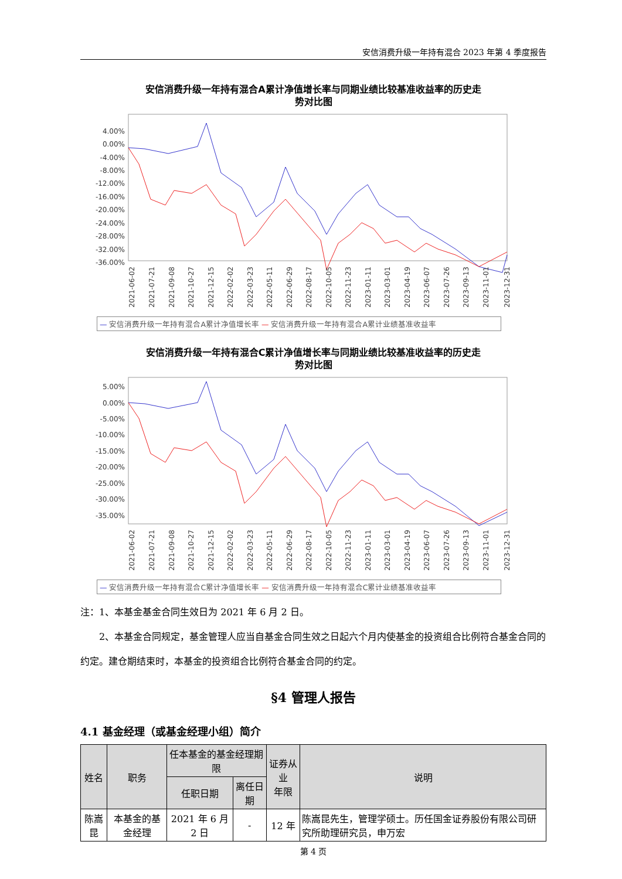安信消费升级一年持有混合 2023 年第 4 季度报告
安信消费升级一年持有混合A累计净值增长率与同期业绩比较基准收益率的历史走
势对比图
4.00%
0.00%
-4.00%
-8.00%
-12.00%
-16.00%
-20.00%
-24.00%
-28.00%
-32.00%
-36.00%
2021-06-02
2021-07-21
2021-09-08
2021-10-27
2021-12-15
2022-02-02
2022-03-23
2022-05-11
2022-06-29
2022-08-17
2022-10-05
2022-11-23
2023-01-11
2023-03-01
2023-04-19
2023-06-07
2023-07-26
2023-09-13
2023-11-01
2023-12-31
— 安信消费升级一年持有混合A累计净值增长率 — 安信消费升级一年持有混合A累计业绩基准收益率
安信消费升级一年持有混合C累计净值增长率与同期业绩比较基准收益率的历史走
势对比图
5.00%
0.00%
-5.00%
-10.00%
-15.00%
-20.00%
-25.00%
-30.00%
-35.00%
2021-06-02
2021-07-21
2021-09-08
2021-10-27
2021-12-15
2022-02-02
2022-03-23
2022-05-11
2022-06-29
2022-08-17
2022-10-05
2022-11-23
2023-01-11
2023-03-01
2023-04-19
2023-06-07
2023-07-26
2023-09-13
2023-11-01
2023-12-31
— 安信消费升级一年持有混合C累计净值增长率 — 安信消费升级一年持有混合C累计业绩基准收益率
注：1、本基金基金合同生效日为 2021 年 6 月 2 日。
  2、本基金合同规定，基金管理人应当自基金合同生效之日起六个月内使基金的投资组合比例符合基金合同的约定。建仓期结束时，本基金的投资组合比例符合基金合同的约定。
§4 管理人报告
4.1 基金经理（或基金经理小组）简介
| 姓名 | 职务 | 任本基金的基金经理期限 | | 证券从业 年限 | 说明 |
| --- | --- | --- | --- | --- | --- |
| | | 任职日期 | 离任日期 | | |
| 陈嵩昆 | 本基金的基金经理 | 2021 年 6 月 2 日 | - | 12 年 | 陈嵩昆先生，管理学硕士。历任国金证券股份有限公司研究所助理研究员，申万宏 |
第 4 页